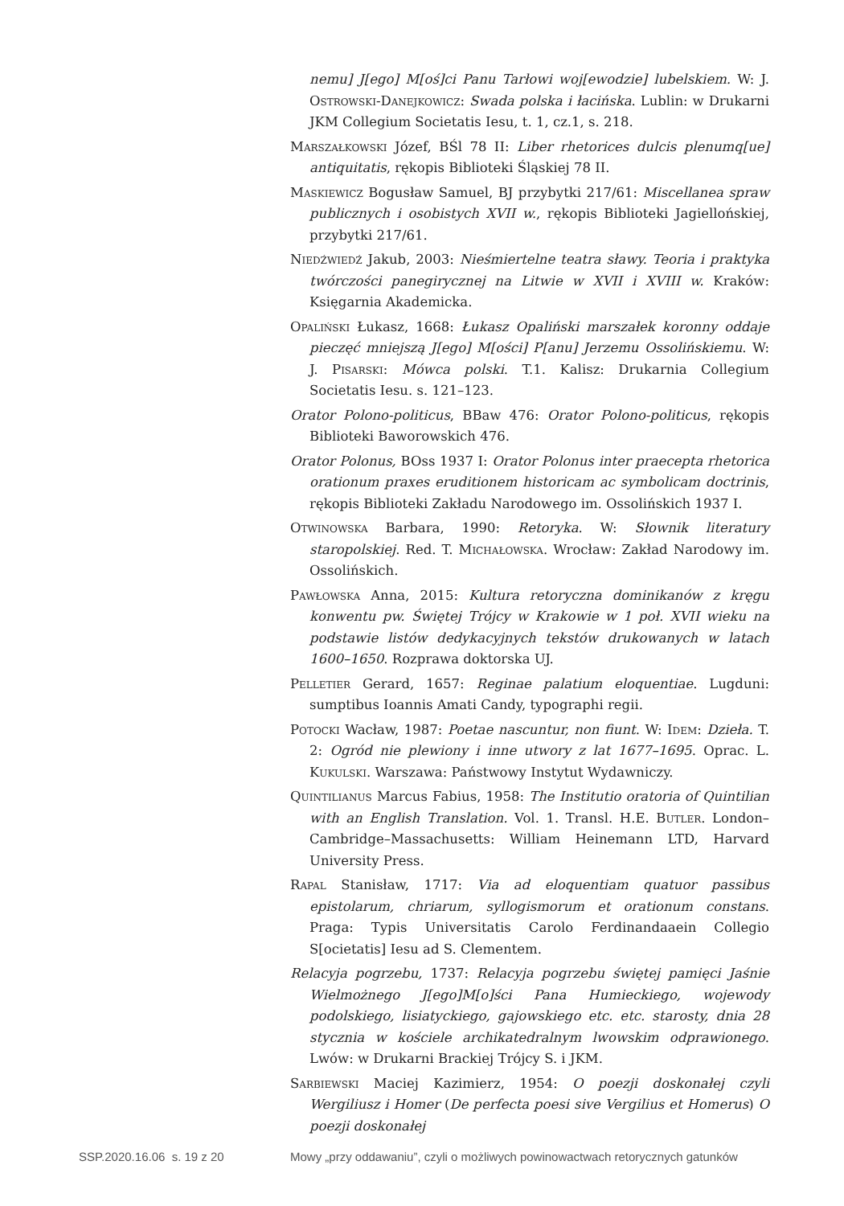nemu] J[ego] M[oś]ci Panu Tarłowi woj[ewodzie] lubelskiem. W: J. Ostrowski-Danejkowicz: Swada polska i łacińska. Lublin: w Drukarni JKM Collegium Societatis Iesu, t. 1, cz.1, s. 218.
Marszałkowski Józef, BŚl 78 II: Liber rhetorices dulcis plenumq[ue] antiquitatis, rękopis Biblioteki Śląskiej 78 II.
Maskiewicz Bogusław Samuel, BJ przybytki 217/61: Miscellanea spraw publicznych i osobistych XVII w., rękopis Biblioteki Jagiellońskiej, przybytki 217/61.
Niedźwiedź Jakub, 2003: Nieśmiertelne teatra sławy. Teoria i praktyka twórczości panegirycznej na Litwie w XVII i XVIII w. Kraków: Księgarnia Akademicka.
Opaliński Łukasz, 1668: Łukasz Opaliński marszałek koronny oddaje pieczęć mniejszą J[ego] M[ości] P[anu] Jerzemu Ossolińskiemu. W: J. Pisarski: Mówca polski. T.1. Kalisz: Drukarnia Collegium Societatis Iesu. s. 121–123.
Orator Polono-politicus, BBaw 476: Orator Polono-politicus, rękopis Biblioteki Baworowskich 476.
Orator Polonus, BOss 1937 I: Orator Polonus inter praecepta rhetorica orationum praxes eruditionem historicam ac symbolicam doctrinis, rękopis Biblioteki Zakładu Narodowego im. Ossolińskich 1937 I.
Otwinowska Barbara, 1990: Retoryka. W: Słownik literatury staropolskiej. Red. T. Michałowska. Wrocław: Zakład Narodowy im. Ossolińskich.
Pawłowska Anna, 2015: Kultura retoryczna dominikanów z kręgu konwentu pw. Świętej Trójcy w Krakowie w 1 poł. XVII wieku na podstawie listów dedykacyjnych tekstów drukowanych w latach 1600–1650. Rozprawa doktorska UJ.
Pelletier Gerard, 1657: Reginae palatium eloquentiae. Lugduni: sumptibus Ioannis Amati Candy, typographi regii.
Potocki Wacław, 1987: Poetae nascuntur, non fiunt. W: Idem: Dzieła. T. 2: Ogród nie plewiony i inne utwory z lat 1677–1695. Oprac. L. Kukulski. Warszawa: Państwowy Instytut Wydawniczy.
Quintilianus Marcus Fabius, 1958: The Institutio oratoria of Quintilian with an English Translation. Vol. 1. Transl. H.E. Butler. London–Cambridge–Massachusetts: William Heinemann LTD, Harvard University Press.
Rapal Stanisław, 1717: Via ad eloquentiam quatuor passibus epistolarum, chriarum, syllogismorum et orationum constans. Praga: Typis Universitatis Carolo Ferdinandaaein Collegio S[ocietatis] Iesu ad S. Clementem.
Relacyja pogrzebu, 1737: Relacyja pogrzebu świętej pamięci Jaśnie Wielmożnego J[ego]M[o]ści Pana Humieckiego, wojewody podolskiego, lisiatyckiego, gajowskiego etc. etc. starosty, dnia 28 stycznia w kościele archikatedralnym lwowskim odprawionego. Lwów: w Drukarni Brackiej Trójcy S. i JKM.
Sarbiewski Maciej Kazimierz, 1954: O poezji doskonałej czyli Wergiliusz i Homer (De perfecta poesi sive Vergilius et Homerus) O poezji doskonałej
SSP.2020.16.06 s. 19 z 20 Mowy „przy oddawaniu”, czyli o możliwych powinowactwach retorycznych gatunków